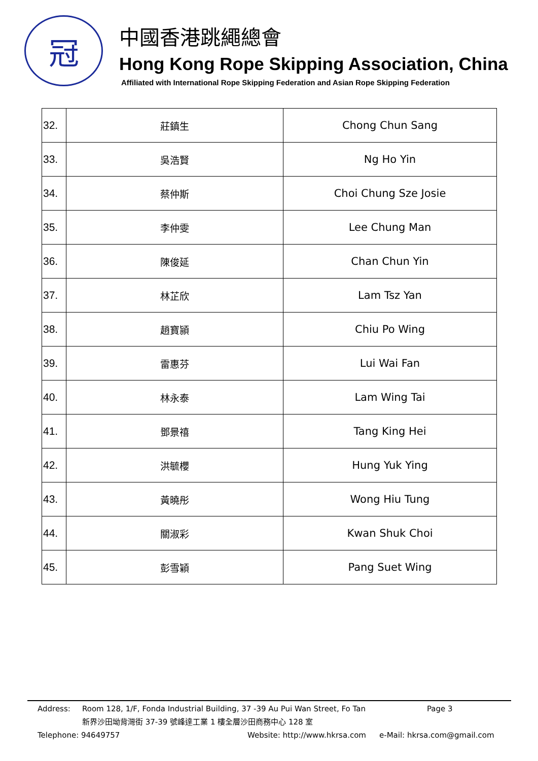冠
中國香港跳繩總會
Hong Kong Rope Skipping Association, China
Affiliated with International Rope Skipping Federation and Asian Rope Skipping Federation
| 32. | 莊鎮生 | Chong Chun Sang |
| 33. | 吳浩賢 | Ng Ho Yin |
| 34. | 蔡仲斯 | Choi Chung Sze Josie |
| 35. | 李仲雯 | Lee Chung Man |
| 36. | 陳俊延 | Chan Chun Yin |
| 37. | 林芷欣 | Lam Tsz Yan |
| 38. | 趙寶頴 | Chiu Po Wing |
| 39. | 雷惠芬 | Lui Wai Fan |
| 40. | 林永泰 | Lam Wing Tai |
| 41. | 鄧景禧 | Tang King Hei |
| 42. | 洪毓櫻 | Hung Yuk Ying |
| 43. | 黃曉彤 | Wong Hiu Tung |
| 44. | 關淑彩 | Kwan Shuk Choi |
| 45. | 彭雪穎 | Pang Suet Wing |
Address: Room 128, 1/F, Fonda Industrial Building, 37 -39 Au Pui Wan Street, Fo Tan Page 3
新界沙田坳背灣街 37-39 號峰達工業 1 樓全層沙田商務中心 128 室
Telephone: 94649757 Website: http://www.hkrsa.com e-Mail: hkrsa.com@gmail.com